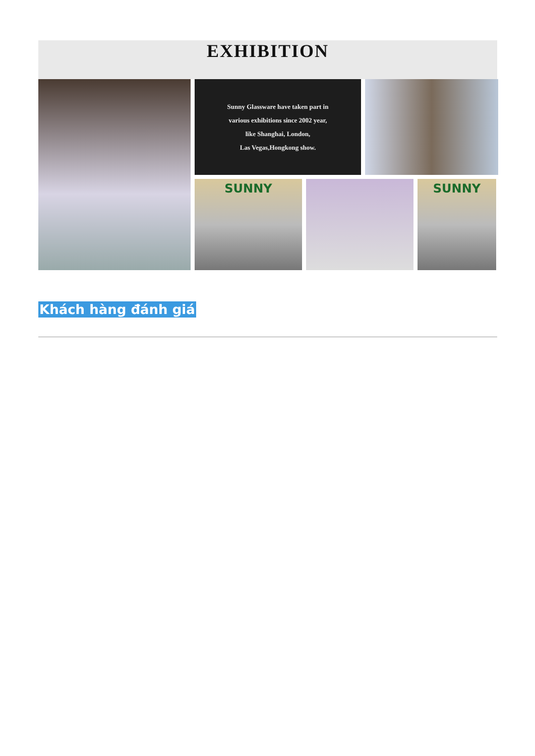EXHIBITION
Sunny Glassware have taken part in
various exhibitions since 2002 year,
like Shanghai, London,
Las Vegas,Hongkong show.
SUNNY
SUNNY
Khách hàng đánh giá